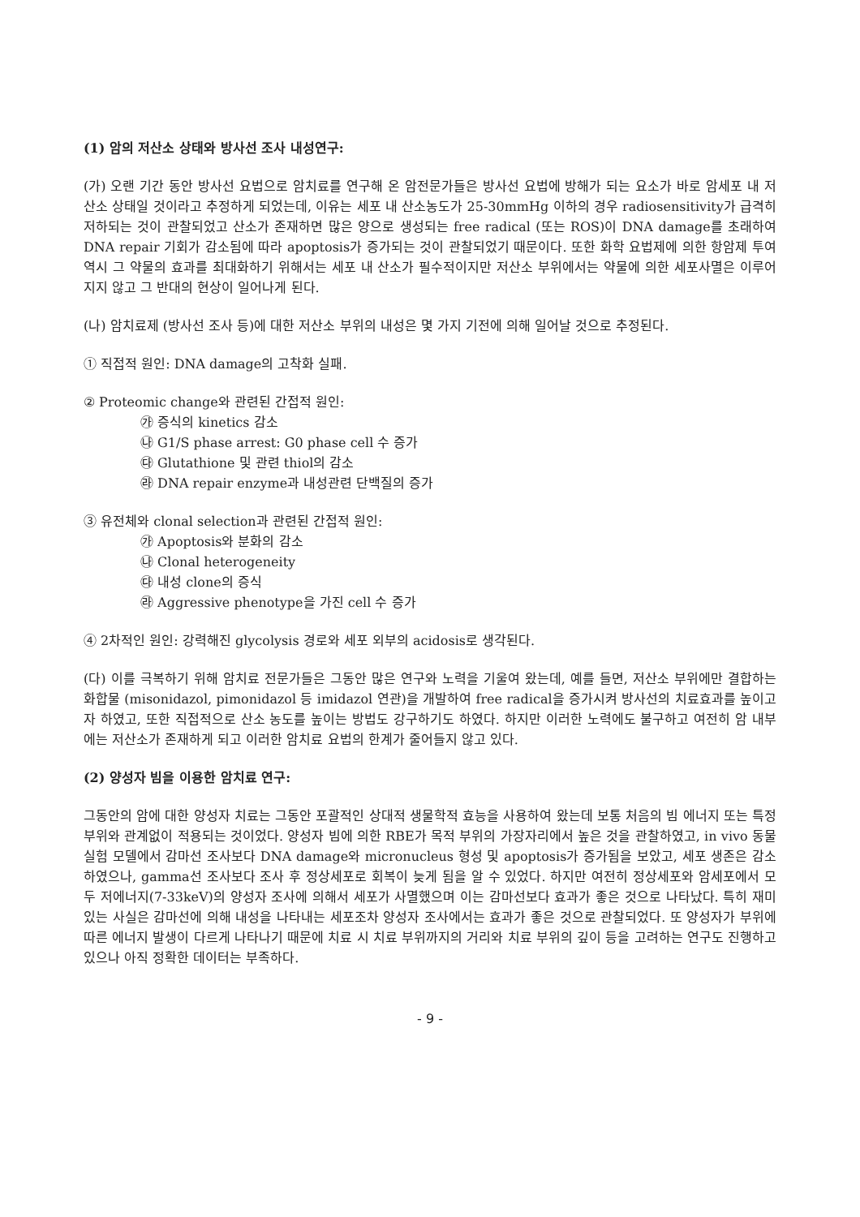(1) 암의 저산소 상태와 방사선 조사 내성연구:
(가) 오랜 기간 동안 방사선 요법으로 암치료를 연구해 온 암전문가들은 방사선 요법에 방해가 되는 요소가 바로 암세포 내 저산소 상태일 것이라고 추정하게 되었는데, 이유는 세포 내 산소농도가 25-30mmHg 이하의 경우 radiosensitivity가 급격히 저하되는 것이 관찰되었고 산소가 존재하면 많은 양으로 생성되는 free radical (또는 ROS)이 DNA damage를 초래하여 DNA repair 기회가 감소됨에 따라 apoptosis가 증가되는 것이 관찰되었기 때문이다. 또한 화학 요법제에 의한 항암제 투여 역시 그 약물의 효과를 최대화하기 위해서는 세포 내 산소가 필수적이지만 저산소 부위에서는 약물에 의한 세포사멸은 이루어지지 않고 그 반대의 현상이 일어나게 된다.
(나) 암치료제 (방사선 조사 등)에 대한 저산소 부위의 내성은 몇 가지 기전에 의해 일어날 것으로 추정된다.
① 직접적 원인: DNA damage의 고착화 실패.
② Proteomic change와 관련된 간접적 원인:
㉮ 증식의 kinetics 감소
㉯ G1/S phase arrest: G0 phase cell 수 증가
㉰ Glutathione 및 관련 thiol의 감소
㉱ DNA repair enzyme과 내성관련 단백질의 증가
③ 유전체와 clonal selection과 관련된 간접적 원인:
㉮ Apoptosis와 분화의 감소
㉯ Clonal heterogeneity
㉰ 내성 clone의 증식
㉱ Aggressive phenotype을 가진 cell 수 증가
④ 2차적인 원인: 강력해진 glycolysis 경로와 세포 외부의 acidosis로 생각된다.
(다) 이를 극복하기 위해 암치료 전문가들은 그동안 많은 연구와 노력을 기울여 왔는데, 예를 들면, 저산소 부위에만 결합하는 화합물 (misonidazol, pimonidazol 등 imidazol 연관)을 개발하여 free radical을 증가시켜 방사선의 치료효과를 높이고자 하였고, 또한 직접적으로 산소 농도를 높이는 방법도 강구하기도 하였다. 하지만 이러한 노력에도 불구하고 여전히 암 내부에는 저산소가 존재하게 되고 이러한 암치료 요법의 한계가 줄어들지 않고 있다.
(2) 양성자 빔을 이용한 암치료 연구:
그동안의 암에 대한 양성자 치료는 그동안 포괄적인 상대적 생물학적 효능을 사용하여 왔는데 보통 처음의 빔 에너지 또는 특정 부위와 관계없이 적용되는 것이었다. 양성자 빔에 의한 RBE가 목적 부위의 가장자리에서 높은 것을 관찰하였고, in vivo 동물 실험 모델에서 감마선 조사보다 DNA damage와 micronucleus 형성 및 apoptosis가 증가됨을 보았고, 세포 생존은 감소하였으나, gamma선 조사보다 조사 후 정상세포로 회복이 늦게 됨을 알 수 있었다. 하지만 여전히 정상세포와 암세포에서 모두 저에너지(7-33keV)의 양성자 조사에 의해서 세포가 사멸했으며 이는 감마선보다 효과가 좋은 것으로 나타났다. 특히 재미있는 사실은 감마선에 의해 내성을 나타내는 세포조차 양성자 조사에서는 효과가 좋은 것으로 관찰되었다. 또 양성자가 부위에 따른 에너지 발생이 다르게 나타나기 때문에 치료 시 치료 부위까지의 거리와 치료 부위의 깊이 등을 고려하는 연구도 진행하고 있으나 아직 정확한 데이터는 부족하다.
- 9 -